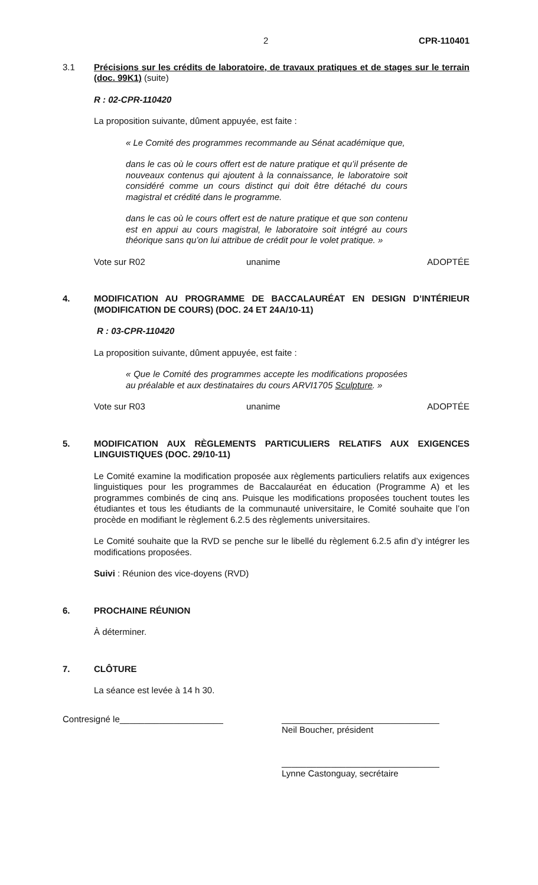2 CPR-110401
3.1 Précisions sur les crédits de laboratoire, de travaux pratiques et de stages sur le terrain (doc. 99K1) (suite)
R : 02-CPR-110420
La proposition suivante, dûment appuyée, est faite :
« Le Comité des programmes recommande au Sénat académique que,
dans le cas où le cours offert est de nature pratique et qu’il présente de nouveaux contenus qui ajoutent à la connaissance, le laboratoire soit considéré comme un cours distinct qui doit être détaché du cours magistral et crédité dans le programme.
dans le cas où le cours offert est de nature pratique et que son contenu est en appui au cours magistral, le laboratoire soit intégré au cours théorique sans qu’on lui attribue de crédit pour le volet pratique. »
Vote sur R02 unanime ADOPTÉE
4. MODIFICATION AU PROGRAMME DE BACCALAURÉAT EN DESIGN D’INTÉRIEUR (MODIFICATION DE COURS) (DOC. 24 ET 24A/10-11)
R : 03-CPR-110420
La proposition suivante, dûment appuyée, est faite :
« Que le Comité des programmes accepte les modifications proposées au préalable et aux destinataires du cours ARVI1705 Sculpture. »
Vote sur R03 unanime ADOPTÉE
5. MODIFICATION AUX RÈGLEMENTS PARTICULIERS RELATIFS AUX EXIGENCES LINGUISTIQUES (DOC. 29/10-11)
Le Comité examine la modification proposée aux règlements particuliers relatifs aux exigences linguistiques pour les programmes de Baccalauréat en éducation (Programme A) et les programmes combinés de cinq ans. Puisque les modifications proposées touchent toutes les étudiantes et tous les étudiants de la communauté universitaire, le Comité souhaite que l’on procède en modifiant le règlement 6.2.5 des règlements universitaires.
Le Comité souhaite que la RVD se penche sur le libellé du règlement 6.2.5 afin d’y intégrer les modifications proposées.
Suivi : Réunion des vice-doyens (RVD)
6. PROCHAINE RÉUNION
À déterminer.
7. CLÔTURE
La séance est levée à 14 h 30.
Contresigné le_____________________ ________________________________
Neil Boucher, président
________________________________
Lynne Castonguay, secrétaire